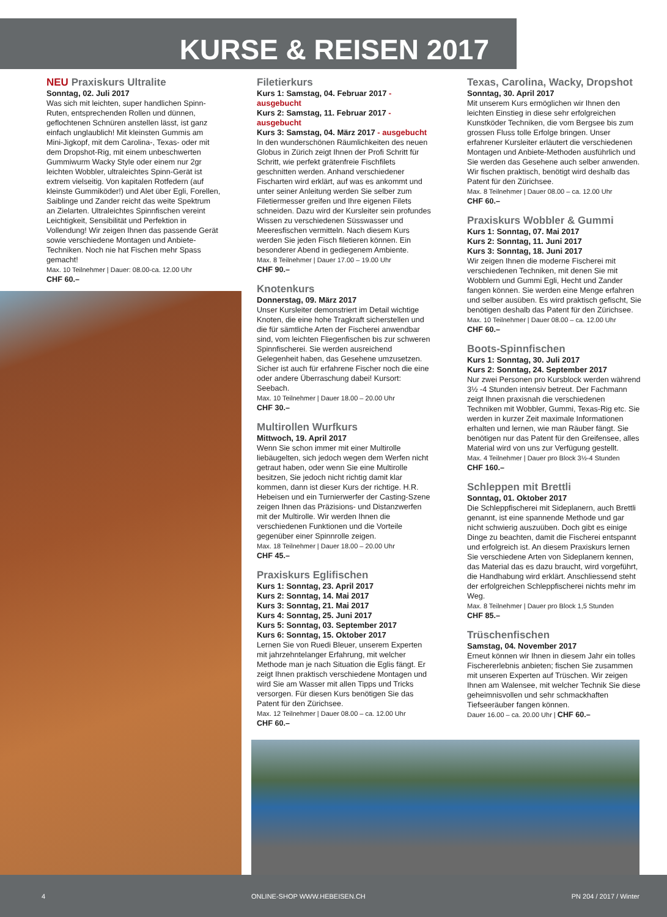KURSE & REISEN 2017
NEU Praxiskurs Ultralite
Sonntag, 02. Juli 2017
Was sich mit leichten, super handlichen Spinn-Ruten, entsprechenden Rollen und dünnen, geflochtenen Schnüren anstellen lässt, ist ganz einfach unglaublich! Mit kleinsten Gummis am Mini-Jigkopf, mit dem Carolina-, Texas- oder mit dem Dropshot-Rig, mit einem unbeschwerten Gummiwurm Wacky Style oder einem nur 2gr leichten Wobbler, ultraleichtes Spinn-Gerät ist extrem vielseitig. Von kapitalen Rotfedern (auf kleinste Gummiköder!) und Alet über Egli, Forellen, Saiblinge und Zander reicht das weite Spektrum an Zielarten. Ultraleichtes Spinnfischen vereint Leichtigkeit, Sensibilität und Perfektion in Vollendung! Wir zeigen Ihnen das passende Gerät sowie verschiedene Montagen und Anbiete-Techniken. Noch nie hat Fischen mehr Spass gemacht!
Max. 10 Teilnehmer | Dauer: 08.00-ca. 12.00 Uhr
CHF 60.–
Filetierkurs
Kurs 1: Samstag, 04. Februar 2017 - ausgebucht
Kurs 2: Samstag, 11. Februar 2017 - ausgebucht
Kurs 3: Samstag, 04. März 2017 - ausgebucht
In den wunderschönen Räumlichkeiten des neuen Globus in Zürich zeigt Ihnen der Profi Schritt für Schritt, wie perfekt grätenfreie Fischfilets geschnitten werden. Anhand verschiedener Fischarten wird erklärt, auf was es ankommt und unter seiner Anleitung werden Sie selber zum Filetiermesser greifen und Ihre eigenen Filets schneiden. Dazu wird der Kursleiter sein profundes Wissen zu verschiedenen Süsswasser und Meeresfischen vermitteln. Nach diesem Kurs werden Sie jeden Fisch filetieren können. Ein besonderer Abend in gediegenem Ambiente.
Max. 8 Teilnehmer | Dauer 17.00 – 19.00 Uhr
CHF 90.–
Knotenkurs
Donnerstag, 09. März 2017
Unser Kursleiter demonstriert im Detail wichtige Knoten, die eine hohe Tragkraft sicherstellen und die für sämtliche Arten der Fischerei anwendbar sind, vom leichten Fliegenfischen bis zur schweren Spinnfischerei. Sie werden ausreichend Gelegenheit haben, das Gesehene umzusetzen. Sicher ist auch für erfahrene Fischer noch die eine oder andere Überraschung dabei! Kursort: Seebach.
Max. 10 Teilnehmer | Dauer 18.00 – 20.00 Uhr
CHF 30.–
Multirollen Wurfkurs
Mittwoch, 19. April 2017
Wenn Sie schon immer mit einer Multirolle liebäugelten, sich jedoch wegen dem Werfen nicht getraut haben, oder wenn Sie eine Multirolle besitzen, Sie jedoch nicht richtig damit klar kommen, dann ist dieser Kurs der richtige. H.R. Hebeisen und ein Turnierwerfer der Casting-Szene zeigen Ihnen das Präzisions- und Distanzwerfen mit der Multirolle. Wir werden Ihnen die verschiedenen Funktionen und die Vorteile gegenüber einer Spinnrolle zeigen.
Max. 18 Teilnehmer | Dauer 18.00 – 20.00 Uhr
CHF 45.–
Praxiskurs Eglifischen
Kurs 1: Sonntag, 23. April 2017
Kurs 2: Sonntag, 14. Mai 2017
Kurs 3: Sonntag, 21. Mai 2017
Kurs 4: Sonntag, 25. Juni 2017
Kurs 5: Sonntag, 03. September 2017
Kurs 6: Sonntag, 15. Oktober 2017
Lernen Sie von Ruedi Bleuer, unserem Experten mit jahrzehntelanger Erfahrung, mit welcher Methode man je nach Situation die Eglis fängt. Er zeigt Ihnen praktisch verschiedene Montagen und wird Sie am Wasser mit allen Tipps und Tricks versorgen. Für diesen Kurs benötigen Sie das Patent für den Zürichsee.
Max. 12 Teilnehmer | Dauer 08.00 – ca. 12.00 Uhr
CHF 60.–
Texas, Carolina, Wacky, Dropshot
Sonntag, 30. April 2017
Mit unserem Kurs ermöglichen wir Ihnen den leichten Einstieg in diese sehr erfolgreichen Kunstköder Techniken, die vom Bergsee bis zum grossen Fluss tolle Erfolge bringen. Unser erfahrener Kursleiter erläutert die verschiedenen Montagen und Anbiete-Methoden ausführlich und Sie werden das Gesehene auch selber anwenden. Wir fischen praktisch, benötigt wird deshalb das Patent für den Zürichsee.
Max. 8 Teilnehmer | Dauer 08.00 – ca. 12.00 Uhr
CHF 60.–
Praxiskurs Wobbler & Gummi
Kurs 1: Sonntag, 07. Mai 2017
Kurs 2: Sonntag, 11. Juni 2017
Kurs 3: Sonntag, 18. Juni 2017
Wir zeigen Ihnen die moderne Fischerei mit verschiedenen Techniken, mit denen Sie mit Wobblern und Gummi Egli, Hecht und Zander fangen können. Sie werden eine Menge erfahren und selber ausüben. Es wird praktisch gefischt, Sie benötigen deshalb das Patent für den Zürichsee.
Max. 10 Teilnehmer | Dauer 08.00 – ca. 12.00 Uhr
CHF 60.–
Boots-Spinnfischen
Kurs 1: Sonntag, 30. Juli 2017
Kurs 2: Sonntag, 24. September 2017
Nur zwei Personen pro Kursblock werden während 3½ -4 Stunden intensiv betreut. Der Fachmann zeigt Ihnen praxisnah die verschiedenen Techniken mit Wobbler, Gummi, Texas-Rig etc. Sie werden in kurzer Zeit maximale Informationen erhalten und lernen, wie man Räuber fängt. Sie benötigen nur das Patent für den Greifensee, alles Material wird von uns zur Verfügung gestellt.
Max. 4 Teilnehmer | Dauer pro Block 3½-4 Stunden
CHF 160.–
Schleppen mit Brettli
Sonntag, 01. Oktober 2017
Die Schleppfischerei mit Sideplanern, auch Brettli genannt, ist eine spannende Methode und gar nicht schwierig auszuüben. Doch gibt es einige Dinge zu beachten, damit die Fischerei entspannt und erfolgreich ist. An diesem Praxiskurs lernen Sie verschiedene Arten von Sideplanern kennen, das Material das es dazu braucht, wird vorgeführt, die Handhabung wird erklärt. Anschliessend steht der erfolgreichen Schleppfischerei nichts mehr im Weg.
Max. 8 Teilnehmer | Dauer pro Block 1,5 Stunden
CHF 85.–
Trüschenfischen
Samstag, 04. November 2017
Erneut können wir Ihnen in diesem Jahr ein tolles Fischererlebnis anbieten; fischen Sie zusammen mit unseren Experten auf Trüschen. Wir zeigen Ihnen am Walensee, mit welcher Technik Sie diese geheimnisvollen und sehr schmackhaften Tiefseeräuber fangen können.
Dauer 16.00 – ca. 20.00 Uhr | CHF 60.–
4 ONLINE-SHOP WWW.HEBEISEN.CH PN 204 / 2017 / Winter